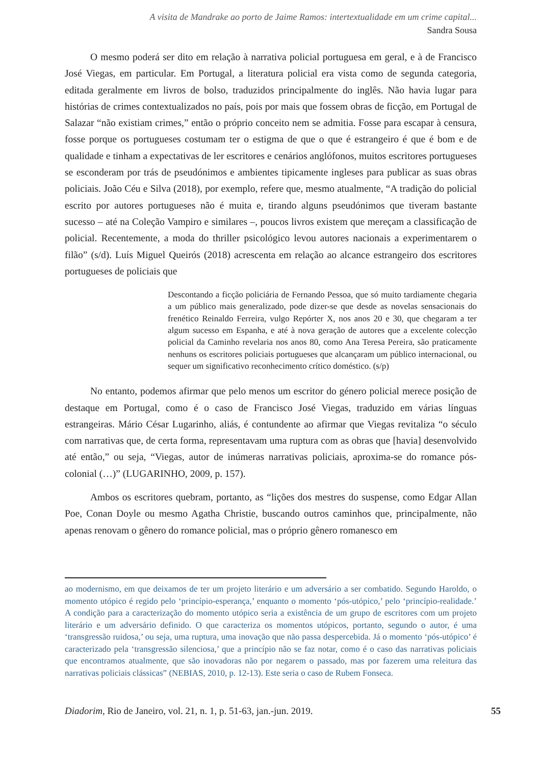A visita de Mandrake ao porto de Jaime Ramos: intertextualidade em um crime capital...
Sandra Sousa
O mesmo poderá ser dito em relação à narrativa policial portuguesa em geral, e à de Francisco José Viegas, em particular. Em Portugal, a literatura policial era vista como de segunda categoria, editada geralmente em livros de bolso, traduzidos principalmente do inglês. Não havia lugar para histórias de crimes contextualizados no país, pois por mais que fossem obras de ficção, em Portugal de Salazar “não existiam crimes,” então o próprio conceito nem se admitia. Fosse para escapar à censura, fosse porque os portugueses costumam ter o estigma de que o que é estrangeiro é que é bom e de qualidade e tinham a expectativas de ler escritores e cenários anglófonos, muitos escritores portugueses se esconderam por trás de pseudónimos e ambientes tipicamente ingleses para publicar as suas obras policiais. João Céu e Silva (2018), por exemplo, refere que, mesmo atualmente, “A tradição do policial escrito por autores portugueses não é muita e, tirando alguns pseudónimos que tiveram bastante sucesso – até na Coleção Vampiro e similares –, poucos livros existem que mereçam a classificação de policial. Recentemente, a moda do thriller psicológico levou autores nacionais a experimentarem o filão” (s/d). Luís Miguel Queirós (2018) acrescenta em relação ao alcance estrangeiro dos escritores portugueses de policiais que
Descontando a ficção policiária de Fernando Pessoa, que só muito tardiamente chegaria a um público mais generalizado, pode dizer-se que desde as novelas sensacionais do frenético Reinaldo Ferreira, vulgo Repórter X, nos anos 20 e 30, que chegaram a ter algum sucesso em Espanha, e até à nova geração de autores que a excelente colecção policial da Caminho revelaria nos anos 80, como Ana Teresa Pereira, são praticamente nenhuns os escritores policiais portugueses que alcançaram um público internacional, ou sequer um significativo reconhecimento crítico doméstico. (s/p)
No entanto, podemos afirmar que pelo menos um escritor do género policial merece posição de destaque em Portugal, como é o caso de Francisco José Viegas, traduzido em várias línguas estrangeiras. Mário César Lugarinho, aliás, é contundente ao afirmar que Viegas revitaliza “o século com narrativas que, de certa forma, representavam uma ruptura com as obras que [havia] desenvolvido até então,” ou seja, “Viegas, autor de inúmeras narrativas policiais, aproxima-se do romance pós-colonial (…)” (LUGARINHO, 2009, p. 157).
Ambos os escritores quebram, portanto, as “lições dos mestres do suspense, como Edgar Allan Poe, Conan Doyle ou mesmo Agatha Christie, buscando outros caminhos que, principalmente, não apenas renovam o gênero do romance policial, mas o próprio gênero romanesco em
ao modernismo, em que deixamos de ter um projeto literário e um adversário a ser combatido. Segundo Haroldo, o momento utópico é regido pelo ‘princípio-esperança,’ enquanto o momento ‘pós-utópico,’ pelo ‘princípio-realidade.’ A condição para a caracterização do momento utópico seria a existência de um grupo de escritores com um projeto literário e um adversário definido. O que caracteriza os momentos utópicos, portanto, segundo o autor, é uma ‘transgressão ruidosa,’ ou seja, uma ruptura, uma inovação que não passa despercebida. Já o momento ‘pós-utópico’ é caracterizado pela ‘transgressão silenciosa,’ que a princípio não se faz notar, como é o caso das narrativas policiais que encontramos atualmente, que são inovadoras não por negarem o passado, mas por fazerem uma releitura das narrativas policiais clássicas” (NEBIAS, 2010, p. 12-13). Este seria o caso de Rubem Fonseca.
Diadorim, Rio de Janeiro, vol. 21, n. 1, p. 51-63, jan.-jun. 2019. 55